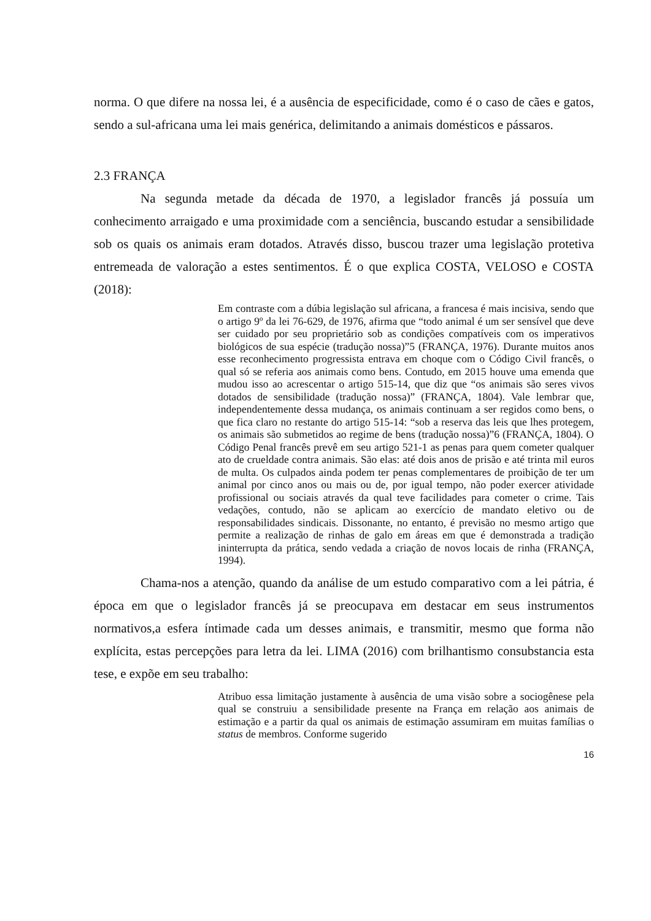norma. O que difere na nossa lei, é a ausência de especificidade, como é o caso de cães e gatos, sendo a sul-africana uma lei mais genérica, delimitando a animais domésticos e pássaros.
2.3 FRANÇA
Na segunda metade da década de 1970, a legislador francês já possuía um conhecimento arraigado e uma proximidade com a senciência, buscando estudar a sensibilidade sob os quais os animais eram dotados. Através disso, buscou trazer uma legislação protetiva entremeada de valoração a estes sentimentos. É o que explica COSTA, VELOSO e COSTA (2018):
Em contraste com a dúbia legislação sul africana, a francesa é mais incisiva, sendo que o artigo 9º da lei 76-629, de 1976, afirma que “todo animal é um ser sensível que deve ser cuidado por seu proprietário sob as condições compatíveis com os imperativos biológicos de sua espécie (tradução nossa)”5 (FRANÇA, 1976). Durante muitos anos esse reconhecimento progressista entrava em choque com o Código Civil francês, o qual só se referia aos animais como bens. Contudo, em 2015 houve uma emenda que mudou isso ao acrescentar o artigo 515-14, que diz que “os animais são seres vivos dotados de sensibilidade (tradução nossa)” (FRANÇA, 1804). Vale lembrar que, independentemente dessa mudança, os animais continuam a ser regidos como bens, o que fica claro no restante do artigo 515-14: “sob a reserva das leis que lhes protegem, os animais são submetidos ao regime de bens (tradução nossa)”6 (FRANÇA, 1804). O Código Penal francês prevê em seu artigo 521-1 as penas para quem cometer qualquer ato de crueldade contra animais. São elas: até dois anos de prisão e até trinta mil euros de multa. Os culpados ainda podem ter penas complementares de proibição de ter um animal por cinco anos ou mais ou de, por igual tempo, não poder exercer atividade profissional ou sociais através da qual teve facilidades para cometer o crime. Tais vedações, contudo, não se aplicam ao exercício de mandato eletivo ou de responsabilidades sindicais. Dissonante, no entanto, é previsão no mesmo artigo que permite a realização de rinhas de galo em áreas em que é demonstrada a tradição ininterrupta da prática, sendo vedada a criação de novos locais de rinha (FRANÇA, 1994).
Chama-nos a atenção, quando da análise de um estudo comparativo com a lei pátria, é época em que o legislador francês já se preocupava em destacar em seus instrumentos normativos,a esfera íntimade cada um desses animais, e transmitir, mesmo que forma não explícita, estas percepções para letra da lei. LIMA (2016) com brilhantismo consubstancia esta tese, e expõe em seu trabalho:
Atribuo essa limitação justamente à ausência de uma visão sobre a sociogênese pela qual se construiu a sensibilidade presente na França em relação aos animais de estimação e a partir da qual os animais de estimação assumiram em muitas famílias o status de membros. Conforme sugerido
16